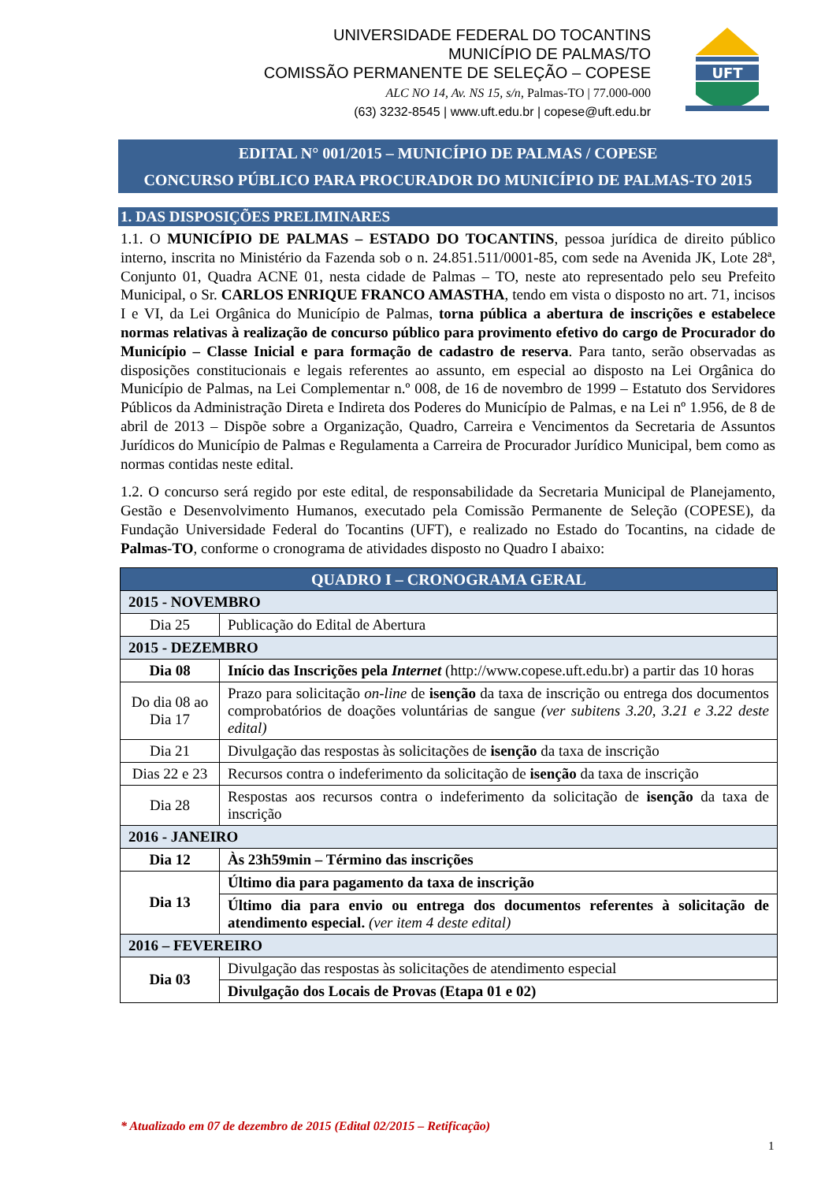UNIVERSIDADE FEDERAL DO TOCANTINS
MUNICÍPIO DE PALMAS/TO
COMISSÃO PERMANENTE DE SELEÇÃO – COPESE
ALC NO 14, Av. NS 15, s/n, Palmas-TO | 77.000-000
(63) 3232-8545 | www.uft.edu.br | copese@uft.edu.br
UFT
EDITAL N° 001/2015 – MUNICÍPIO DE PALMAS / COPESE
CONCURSO PÚBLICO PARA PROCURADOR DO MUNICÍPIO DE PALMAS-TO 2015
1. DAS DISPOSIÇÕES PRELIMINARES
1.1. O MUNICÍPIO DE PALMAS – ESTADO DO TOCANTINS, pessoa jurídica de direito público interno, inscrita no Ministério da Fazenda sob o n. 24.851.511/0001-85, com sede na Avenida JK, Lote 28ª, Conjunto 01, Quadra ACNE 01, nesta cidade de Palmas – TO, neste ato representado pelo seu Prefeito Municipal, o Sr. CARLOS ENRIQUE FRANCO AMASTHA, tendo em vista o disposto no art. 71, incisos I e VI, da Lei Orgânica do Município de Palmas, torna pública a abertura de inscrições e estabelece normas relativas à realização de concurso público para provimento efetivo do cargo de Procurador do Município – Classe Inicial e para formação de cadastro de reserva. Para tanto, serão observadas as disposições constitucionais e legais referentes ao assunto, em especial ao disposto na Lei Orgânica do Município de Palmas, na Lei Complementar n.º 008, de 16 de novembro de 1999 – Estatuto dos Servidores Públicos da Administração Direta e Indireta dos Poderes do Município de Palmas, e na Lei nº 1.956, de 8 de abril de 2013 – Dispõe sobre a Organização, Quadro, Carreira e Vencimentos da Secretaria de Assuntos Jurídicos do Município de Palmas e Regulamenta a Carreira de Procurador Jurídico Municipal, bem como as normas contidas neste edital.
1.2. O concurso será regido por este edital, de responsabilidade da Secretaria Municipal de Planejamento, Gestão e Desenvolvimento Humanos, executado pela Comissão Permanente de Seleção (COPESE), da Fundação Universidade Federal do Tocantins (UFT), e realizado no Estado do Tocantins, na cidade de Palmas-TO, conforme o cronograma de atividades disposto no Quadro I abaixo:
| QUADRO I – CRONOGRAMA GERAL | |
| --- | --- |
| 2015 - NOVEMBRO | |
| Dia 25 | Publicação do Edital de Abertura |
| 2015 - DEZEMBRO | |
| Dia 08 | Início das Inscrições pela Internet (http://www.copese.uft.edu.br) a partir das 10 horas |
| Do dia 08 ao Dia 17 | Prazo para solicitação on-line de isenção da taxa de inscrição ou entrega dos documentos comprobatórios de doações voluntárias de sangue (ver subitens 3.20, 3.21 e 3.22 deste edital) |
| Dia 21 | Divulgação das respostas às solicitações de isenção da taxa de inscrição |
| Dias 22 e 23 | Recursos contra o indeferimento da solicitação de isenção da taxa de inscrição |
| Dia 28 | Respostas aos recursos contra o indeferimento da solicitação de isenção da taxa de inscrição |
| 2016 - JANEIRO | |
| Dia 12 | Às 23h59min – Término das inscrições |
| Dia 13 | Último dia para pagamento da taxa de inscrição |
| | Último dia para envio ou entrega dos documentos referentes à solicitação de atendimento especial. (ver item 4 deste edital) |
| 2016 – FEVEREIRO | |
| Dia 03 | Divulgação das respostas às solicitações de atendimento especial |
| | Divulgação dos Locais de Provas (Etapa 01 e 02) |
* Atualizado em 07 de dezembro de 2015 (Edital 02/2015 – Retificação)
1